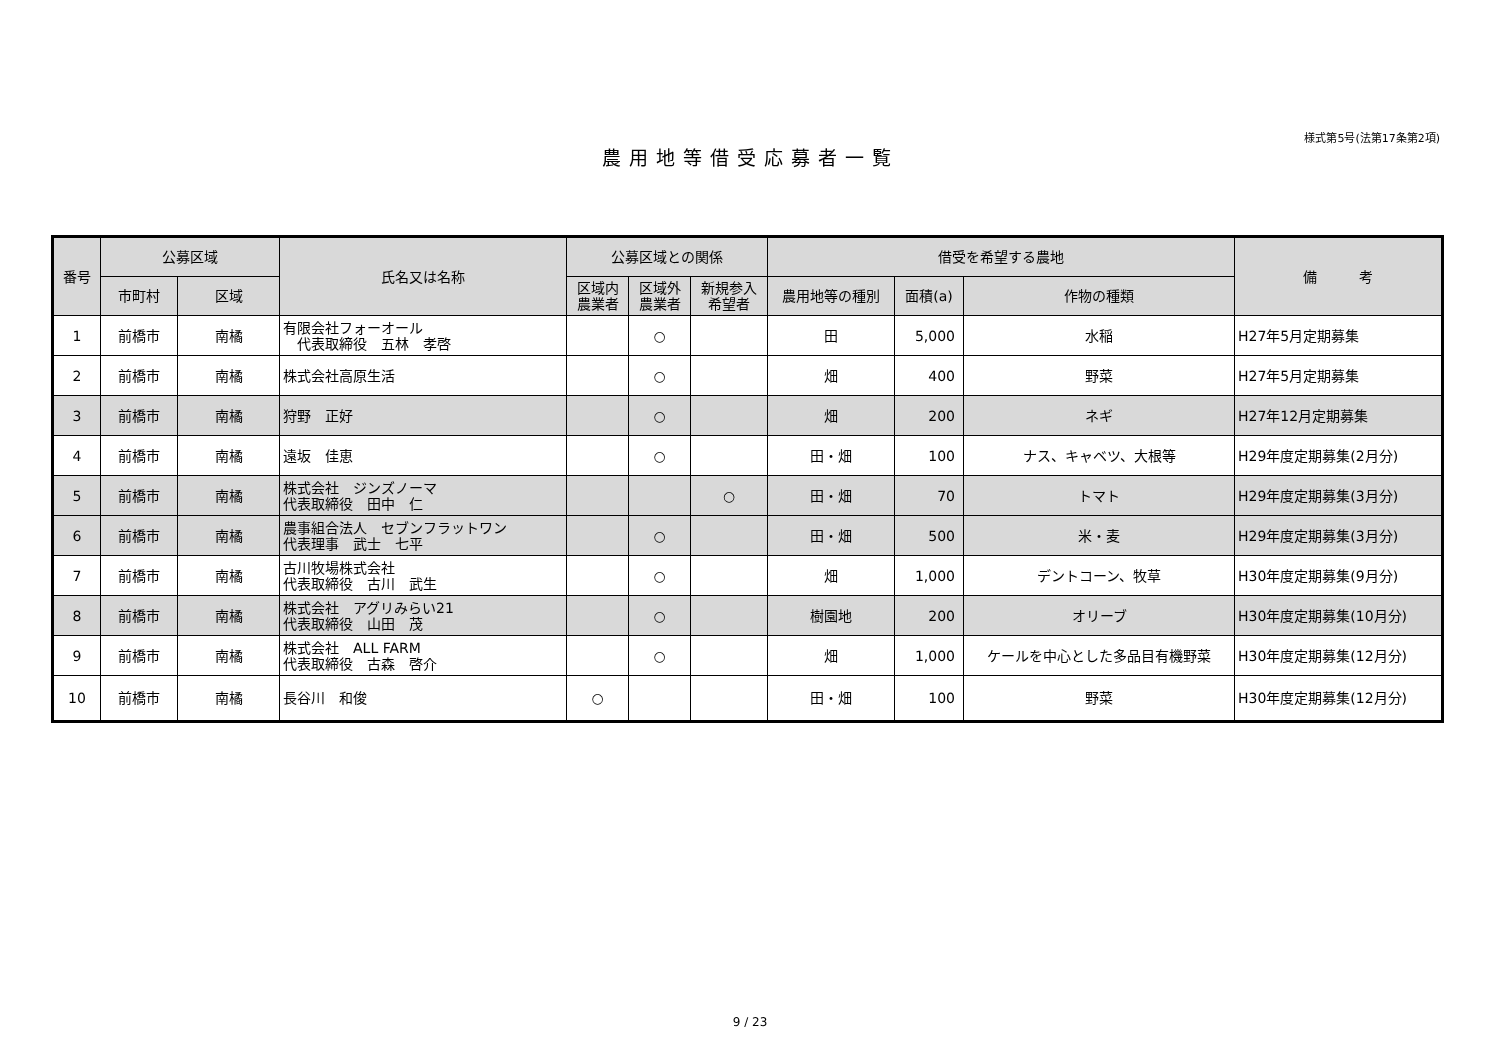様式第5号(法第17条第2項)
農用地等借受応募者一覧
| 番号 | 公募区域 | | 氏名又は名称 | 公募区域との関係 | | | 借受を希望する農地 | | | 備 考 |
| --- | --- | --- | --- | --- | --- | --- | --- | --- | --- | --- |
| | 市町村 | 区域 | | 区域内 農業者 | 区域外 農業者 | 新規参入 希望者 | 農用地等の種別 | 面積(a) | 作物の種類 | |
| 1 | 前橋市 | 南橘 | 有限会社フォーオール 代表取締役 五林 孝啓 | | ○ | | 田 | 5,000 | 水稲 | H27年5月定期募集 |
| 2 | 前橋市 | 南橘 | 株式会社高原生活 | | ○ | | 畑 | 400 | 野菜 | H27年5月定期募集 |
| 3 | 前橋市 | 南橘 | 狩野 正好 | | ○ | | 畑 | 200 | ネギ | H27年12月定期募集 |
| 4 | 前橋市 | 南橘 | 遠坂 佳恵 | | ○ | | 田・畑 | 100 | ナス、キャベツ、大根等 | H29年度定期募集(2月分) |
| 5 | 前橋市 | 南橘 | 株式会社 ジンズノーマ 代表取締役 田中 仁 | | | ○ | 田・畑 | 70 | トマト | H29年度定期募集(3月分) |
| 6 | 前橋市 | 南橘 | 農事組合法人 セブンフラットワン 代表理事 武士 七平 | | ○ | | 田・畑 | 500 | 米・麦 | H29年度定期募集(3月分) |
| 7 | 前橋市 | 南橘 | 古川牧場株式会社 代表取締役 古川 武生 | | ○ | | 畑 | 1,000 | デントコーン、牧草 | H30年度定期募集(9月分) |
| 8 | 前橋市 | 南橘 | 株式会社 アグリみらい21 代表取締役 山田 茂 | | ○ | | 樹園地 | 200 | オリーブ | H30年度定期募集(10月分) |
| 9 | 前橋市 | 南橘 | 株式会社 ALL FARM 代表取締役 古森 啓介 | | ○ | | 畑 | 1,000 | ケールを中心とした多品目有機野菜 | H30年度定期募集(12月分) |
| 10 | 前橋市 | 南橘 | 長谷川 和俊 | ○ | | | 田・畑 | 100 | 野菜 | H30年度定期募集(12月分) |
9 / 23